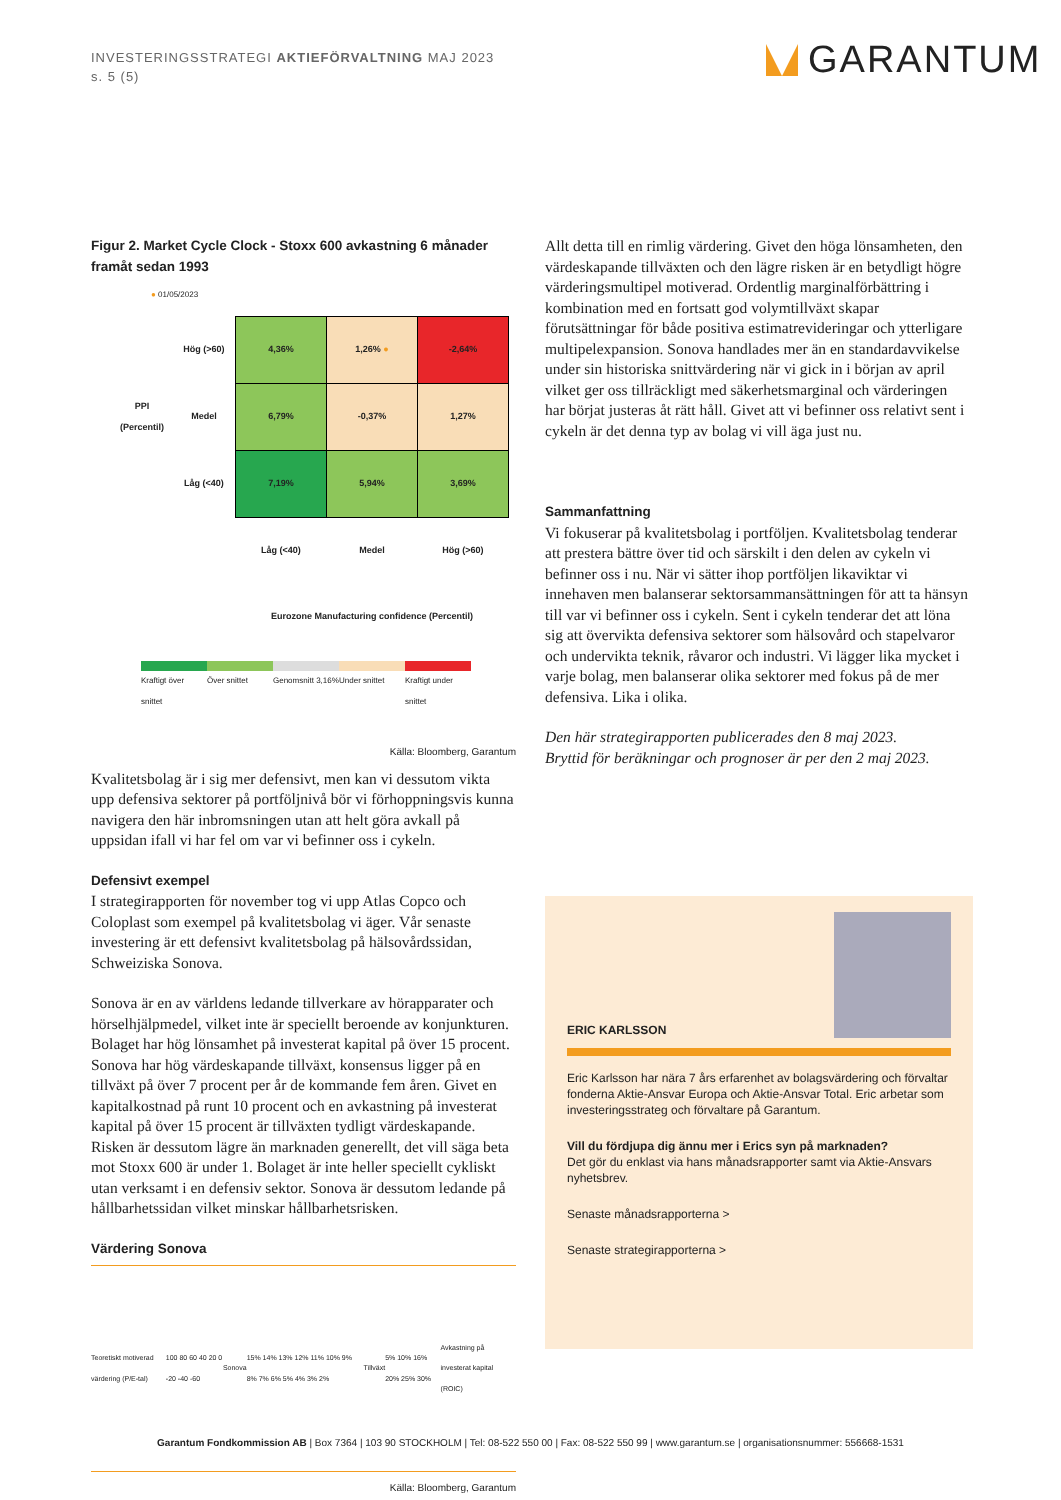INVESTERINGSSTRATEGI AKTIEFÖRVALTNING MAJ 2023
s. 5 (5)
GARANTUM
Figur 2. Market Cycle Clock - Stoxx 600 avkastning 6 månader framåt sedan 1993
● 01/05/2023
| PPI (Percentil) | Hög (>60) | 4,36% | 1,26% ● | -2,64% |
| | Medel | 6,79% | -0,37% | 1,27% |
| | Låg (<40) | 7,19% | 5,94% | 3,69% |
| | | Låg (<40) | Medel | Hög (>60) |
| | | Eurozone Manufacturing confidence (Percentil) | | |
Kraftigt över snittet Över snittet Genomsnitt 3,16% Under snittet Kraftigt under snittet
Källa: Bloomberg, Garantum
Kvalitetsbolag är i sig mer defensivt, men kan vi dessutom vikta upp defensiva sektorer på portföljnivå bör vi förhoppningsvis kunna navigera den här inbromsningen utan att helt göra avkall på uppsidan ifall vi har fel om var vi befinner oss i cykeln.
Defensivt exempel
I strategirapporten för november tog vi upp Atlas Copco och Coloplast som exempel på kvalitetsbolag vi äger. Vår senaste investering är ett defensivt kvalitetsbolag på hälsovårdssidan, Schweiziska Sonova.
Sonova är en av världens ledande tillverkare av hörapparater och hörselhjälpmedel, vilket inte är speciellt beroende av konjunkturen. Bolaget har hög lönsamhet på investerat kapital på över 15 procent. Sonova har hög värdeskapande tillväxt, konsensus ligger på en tillväxt på över 7 procent per år de kommande fem åren. Givet en kapitalkostnad på runt 10 procent och en avkastning på investerat kapital på över 15 procent är tillväxten tydligt värdeskapande. Risken är dessutom lägre än marknaden generellt, det vill säga beta mot Stoxx 600 är under 1. Bolaget är inte heller speciellt cykliskt utan verksamt i en defensiv sektor. Sonova är dessutom ledande på hållbarhetssidan vilket minskar hållbarhetsrisken.
Värdering Sonova
Teoretiskt motiverad värdering (P/E-tal) 100 80 60 40 20 0 -20 -40 -60 Sonova 15% 14% 13% 12% 11% 10% 9% 8% 7% 6% 5% 4% 3% 2% Tillväxt 5% 10% 16% 20% 25% 30% Avkastning på investerat kapital (ROIC)
Källa: Bloomberg, Garantum
Allt detta till en rimlig värdering. Givet den höga lönsamheten, den värdeskapande tillväxten och den lägre risken är en betydligt högre värderingsmultipel motiverad. Ordentlig marginalförbättring i kombination med en fortsatt god volymtillväxt skapar förutsättningar för både positiva estimatrevideringar och ytterligare multipelexpansion. Sonova handlades mer än en standardavvikelse under sin historiska snittvärdering när vi gick in i början av april vilket ger oss tillräckligt med säkerhetsmarginal och värderingen har börjat justeras åt rätt håll. Givet att vi befinner oss relativt sent i cykeln är det denna typ av bolag vi vill äga just nu.
Sammanfattning
Vi fokuserar på kvalitetsbolag i portföljen. Kvalitetsbolag tenderar att prestera bättre över tid och särskilt i den delen av cykeln vi befinner oss i nu. När vi sätter ihop portföljen likaviktar vi innehaven men balanserar sektorsammansättningen för att ta hänsyn till var vi befinner oss i cykeln. Sent i cykeln tenderar det att löna sig att övervikta defensiva sektorer som hälsovård och stapelvaror och undervikta teknik, råvaror och industri. Vi lägger lika mycket i varje bolag, men balanserar olika sektorer med fokus på de mer defensiva. Lika i olika.
Den här strategirapporten publicerades den 8 maj 2023.
Bryttid för beräkningar och prognoser är per den 2 maj 2023.
ERIC KARLSSON
Eric Karlsson har nära 7 års erfarenhet av bolagsvärdering och förvaltar fonderna Aktie-Ansvar Europa och Aktie-Ansvar Total. Eric arbetar som investeringsstrateg och förvaltare på Garantum.
Vill du fördjupa dig ännu mer i Erics syn på marknaden?
Det gör du enklast via hans månadsrapporter samt via Aktie-Ansvars nyhetsbrev.
Senaste månadsrapporterna >
Senaste strategirapporterna >
Garantum Fondkommission AB | Box 7364 | 103 90 STOCKHOLM | Tel: 08-522 550 00 | Fax: 08-522 550 99 | www.garantum.se | organisationsnummer: 556668-1531